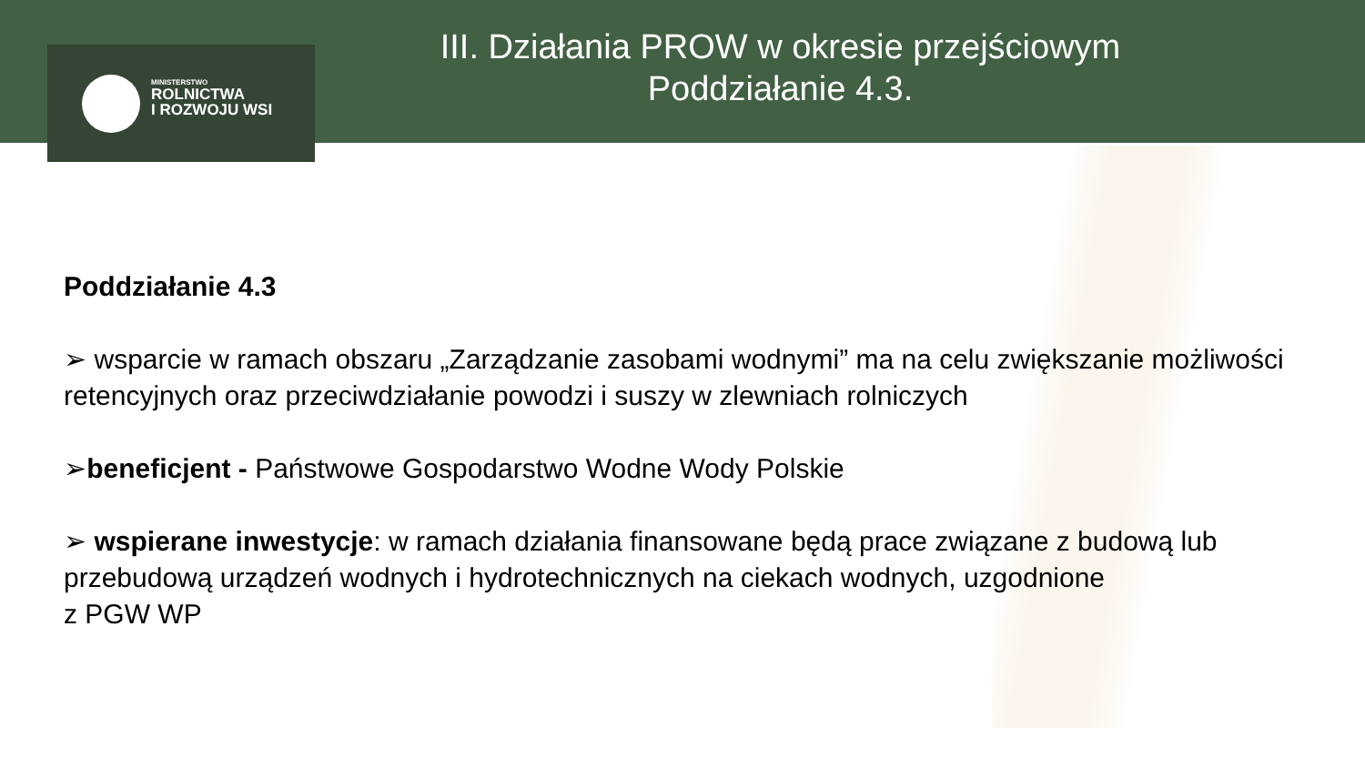MINISTERSTWO
ROLNICTWA
I ROZWOJU WSI
III. Działania PROW w okresie przejściowym
Poddziałanie 4.3.
Poddziałanie 4.3
➢ wsparcie w ramach obszaru „Zarządzanie zasobami wodnymi” ma na celu zwiększanie możliwości retencyjnych oraz przeciwdziałanie powodzi i suszy w zlewniach rolniczych
➢beneficjent - Państwowe Gospodarstwo Wodne Wody Polskie
➢ wspierane inwestycje: w ramach działania finansowane będą prace związane z budową lub przebudową urządzeń wodnych i hydrotechnicznych na ciekach wodnych, uzgodnione
z PGW WP